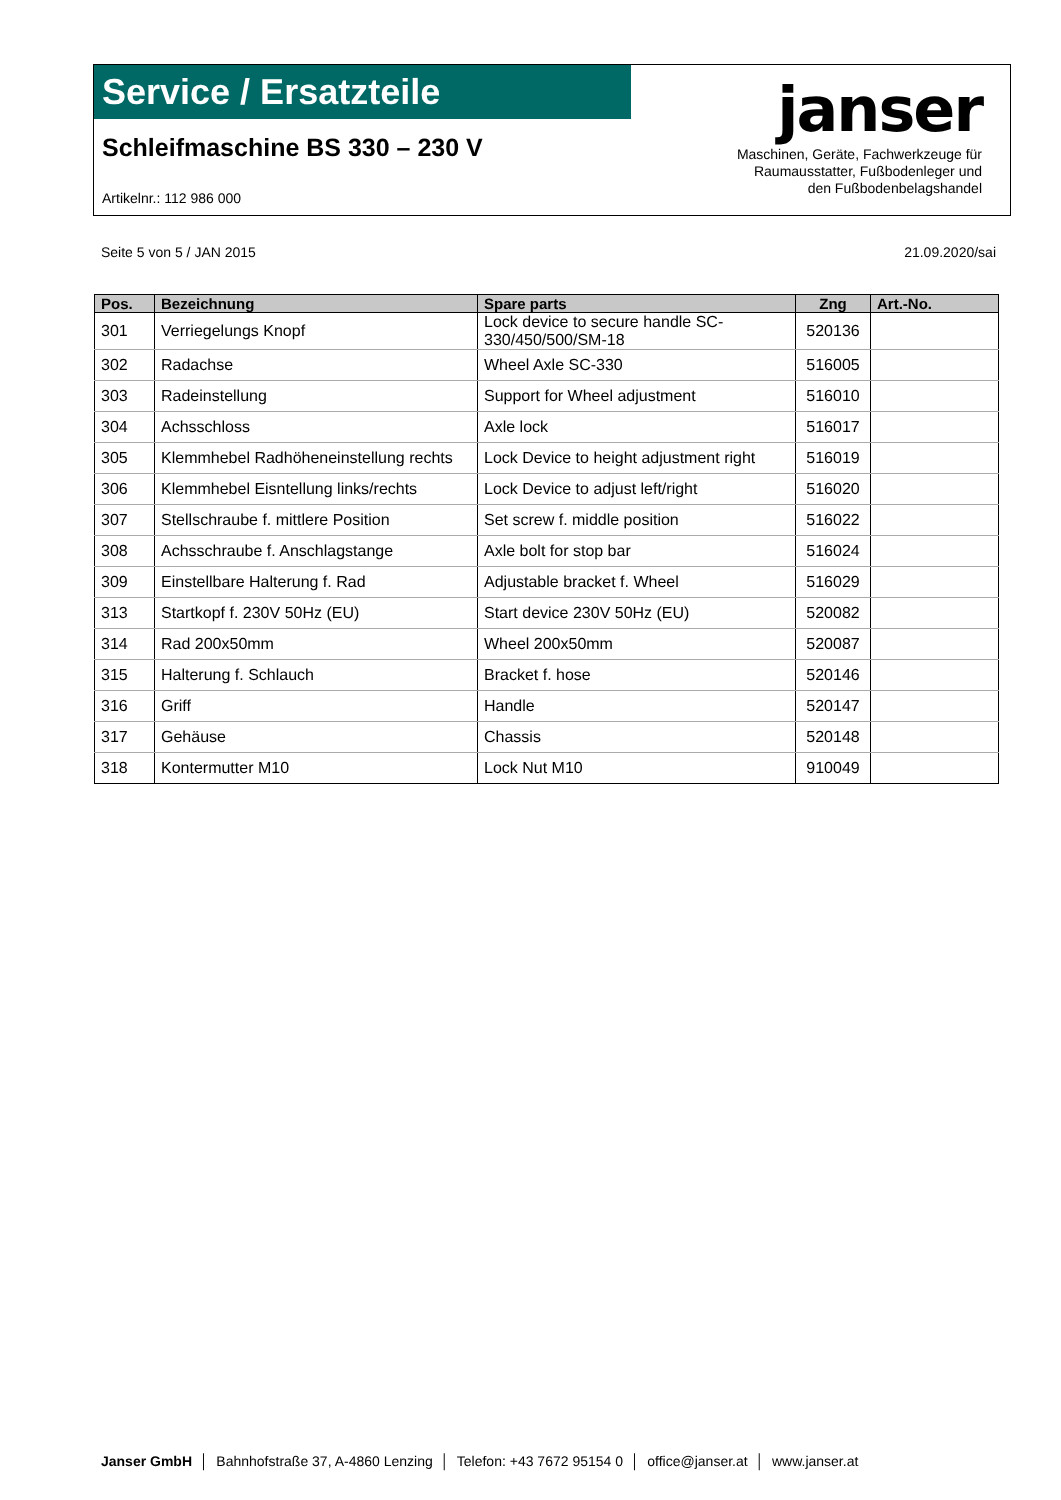Service / Ersatzteile
Schleifmaschine BS 330 – 230 V
Artikelnr.: 112 986 000
janser
Maschinen, Geräte, Fachwerkzeuge für
Raumausstatter, Fußbodenleger und
den Fußbodenbelagshandel
Seite 5 von 5 / JAN 2015 21.09.2020/sai
| Pos. | Bezeichnung | Spare parts | Zng | Art.-No. |
| --- | --- | --- | --- | --- |
| 301 | Verriegelungs Knopf | Lock device to secure handle SC-330/450/500/SM-18 | 520136 | |
| 302 | Radachse | Wheel Axle SC-330 | 516005 | |
| 303 | Radeinstellung | Support for Wheel adjustment | 516010 | |
| 304 | Achsschloss | Axle lock | 516017 | |
| 305 | Klemmhebel Radhöheneinstellung rechts | Lock Device to height adjustment right | 516019 | |
| 306 | Klemmhebel Eisntellung links/rechts | Lock Device to adjust left/right | 516020 | |
| 307 | Stellschraube f. mittlere Position | Set screw f. middle position | 516022 | |
| 308 | Achsschraube f. Anschlagstange | Axle bolt for stop bar | 516024 | |
| 309 | Einstellbare Halterung f. Rad | Adjustable bracket f. Wheel | 516029 | |
| 313 | Startkopf f. 230V 50Hz (EU) | Start device 230V 50Hz (EU) | 520082 | |
| 314 | Rad 200x50mm | Wheel 200x50mm | 520087 | |
| 315 | Halterung f. Schlauch | Bracket f. hose | 520146 | |
| 316 | Griff | Handle | 520147 | |
| 317 | Gehäuse | Chassis | 520148 | |
| 318 | Kontermutter M10 | Lock Nut M10 | 910049 | |
Janser GmbH │ Bahnhofstraße 37, A-4860 Lenzing │ Telefon: +43 7672 95154 0 │ office@janser.at │ www.janser.at